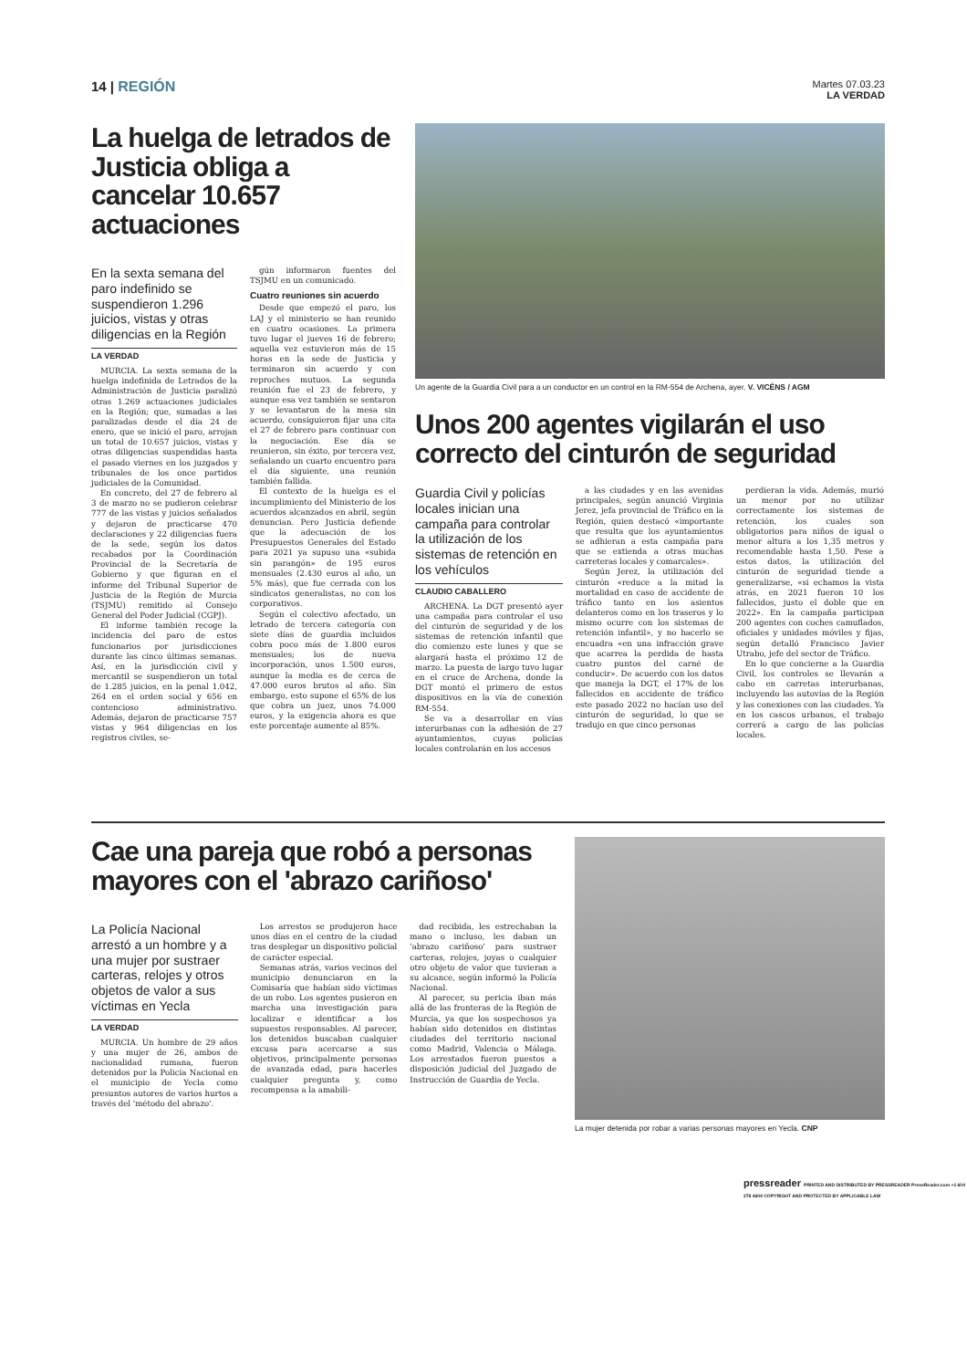14 | REGIÓN
Martes 07.03.23
LA VERDAD
La huelga de letrados de Justicia obliga a cancelar 10.657 actuaciones
En la sexta semana del paro indefinido se suspendieron 1.296 juicios, vistas y otras diligencias en la Región
LA VERDAD
MURCIA. La sexta semana de la huelga indefinida de Letrados de la Administración de Justicia paralizó otras 1.269 actuaciones judiciales en la Región; que, sumadas a las paralizadas desde el día 24 de enero, que se inició el paro, arrojan un total de 10.657 juicios, vistas y otras diligencias suspendidas hasta el pasado viernes en los juzgados y tribunales de los once partidos judiciales de la Comunidad.
En concreto, del 27 de febrero al 3 de marzo no se pudieron celebrar 777 de las vistas y juicios señalados y dejaron de practicarse 470 declaraciones y 22 diligencias fuera de la sede, según los datos recabados por la Coordinación Provincial de la Secretaría de Gobierno y que figuran en el informe del Tribunal Superior de Justicia de la Región de Murcia (TSJMU) remitido al Consejo General del Poder Judicial (CGPJ).
El informe también recoge la incidencia del paro de estos funcionarios por jurisdicciones durante las cinco últimas semanas. Así, en la jurisdicción civil y mercantil se suspendieron un total de 1.285 juicios, en la penal 1.042, 264 en el orden social y 656 en contencioso administrativo. Además, dejaron de practicarse 757 vistas y 964 diligencias en los registros civiles, se-
gún informaron fuentes del TSJMU en un comunicado.
Cuatro reuniones sin acuerdo
Desde que empezó el paro, los LAJ y el ministerio se han reunido en cuatro ocasiones. La primera tuvo lugar el jueves 16 de febrero; aquella vez estuvieron más de 15 horas en la sede de Justicia y terminaron sin acuerdo y con reproches mutuos. La segunda reunión fue el 23 de febrero, y aunque esa vez también se sentaron y se levantaron de la mesa sin acuerdo, consiguieron fijar una cita el 27 de febrero para continuar con la negociación. Ese día se reunieron, sin éxito, por tercera vez, señalando un cuarto encuentro para el día siguiente, una reunión también fallida.
El contexto de la huelga es el incumplimiento del Ministerio de los acuerdos alcanzados en abril, según denuncian. Pero Justicia defiende que la adecuación de los Presupuestos Generales del Estado para 2021 ya supuso una «subida sin parangón» de 195 euros mensuales (2.430 euros al año, un 5% más), que fue cerrada con los sindicatos generalistas, no con los corporativos.
Según el colectivo afectado, un letrado de tercera categoría con siete días de guardia incluidos cobra poco más de 1.800 euros mensuales; los de nueva incorporación, unos 1.500 euros, aunque la media es de cerca de 47.000 euros brutos al año. Sin embargo, esto supone el 65% de los que cobra un juez, unos 74.000 euros, y la exigencia ahora es que este porcentaje aumente al 85%.
Un agente de la Guardia Civil para a un conductor en un control en la RM-554 de Archena, ayer. V. VICÉNS / AGM
Unos 200 agentes vigilarán el uso correcto del cinturón de seguridad
Guardia Civil y policías locales inician una campaña para controlar la utilización de los sistemas de retención en los vehículos
CLAUDIO CABALLERO
ARCHENA. La DGT presentó ayer una campaña para controlar el uso del cinturón de seguridad y de los sistemas de retención infantil que dio comienzo este lunes y que se alargará hasta el próximo 12 de marzo. La puesta de largo tuvo lugar en el cruce de Archena, donde la DGT montó el primero de estos dispositivos en la vía de conexión RM-554.
Se va a desarrollar en vías interurbanas con la adhesión de 27 ayuntamientos, cuyas policías locales controlarán en los accesos
a las ciudades y en las avenidas principales, según anunció Virginia Jerez, jefa provincial de Tráfico en la Región, quien destacó «importante que resulta que los ayuntamientos se adhieran a esta campaña para que se extienda a otras muchas carreteras locales y comarcales».
Según Jerez, la utilización del cinturón «reduce a la mitad la mortalidad en caso de accidente de tráfico tanto en los asientos delanteros como en los traseros y lo mismo ocurre con los sistemas de retención infantil», y no hacerlo se encuadra «en una infracción grave que acarrea la perdida de hasta cuatro puntos del carné de conducir». De acuerdo con los datos que maneja la DGT, el 17% de los fallecidos en accidente de tráfico este pasado 2022 no hacían uso del cinturón de seguridad, lo que se tradujo en que cinco personas
perdieran la vida. Además, murió un menor por no utilizar correctamente los sistemas de retención, los cuales son obligatorios para niños de igual o menor altura a los 1,35 metros y recomendable hasta 1,50. Pese a estos datos, la utilización del cinturón de seguridad tiende a generalizarse, «si echamos la vista atrás, en 2021 fueron 10 los fallecidos, justo el doble que en 2022». En la campaña participan 200 agentes con coches camuflados, oficiales y unidades móviles y fijas, según detalló Francisco Javier Utrabo, jefe del sector de Tráfico.
En lo que concierne a la Guardia Civil, los controles se llevarán a cabo en carretas interurbanas, incluyendo las autovías de la Región y las conexiones con las ciudades. Ya en los cascos urbanos, el trabajo correrá a cargo de las policías locales.
Cae una pareja que robó a personas mayores con el 'abrazo cariñoso'
La Policía Nacional arrestó a un hombre y a una mujer por sustraer carteras, relojes y otros objetos de valor a sus víctimas en Yecla
LA VERDAD
MURCIA. Un hombre de 29 años y una mujer de 26, ambos de nacionalidad rumana, fueron detenidos por la Policía Nacional en el municipio de Yecla como presuntos autores de varios hurtos a través del 'método del abrazo'.
Los arrestos se produjeron hace unos días en el centro de la ciudad tras desplegar un dispositivo policial de carácter especial.
Semanas atrás, varios vecinos del municipio denunciaron en la Comisaría que habían sido víctimas de un robo. Los agentes pusieron en marcha una investigación para localizar e identificar a los supuestos responsables. Al parecer, los detenidos buscaban cualquier excusa para acercarse a sus objetivos, principalmente personas de avanzada edad, para hacerles cualquier pregunta y, como recompensa a la amabili-
dad recibida, les estrechaban la mano o incluso, les daban un 'abrazo cariñoso' para sustraer carteras, relojes, joyas o cualquier otro objeto de valor que tuvieran a su alcance, según informó la Policía Nacional.
Al parecer, su pericia iban más allá de las fronteras de la Región de Murcia, ya que los sospechosos ya habían sido detenidos en distintas ciudades del territorio nacional como Madrid, Valencia o Málaga. Los arrestados fueron puestos a disposición judicial del Juzgado de Instrucción de Guardia de Yecla.
La mujer detenida por robar a varias personas mayores en Yecla. CNP
pressreader PRINTED AND DISTRIBUTED BY PRESSREADER PressReader.com +1 604 278 4604 COPYRIGHT AND PROTECTED BY APPLICABLE LAW